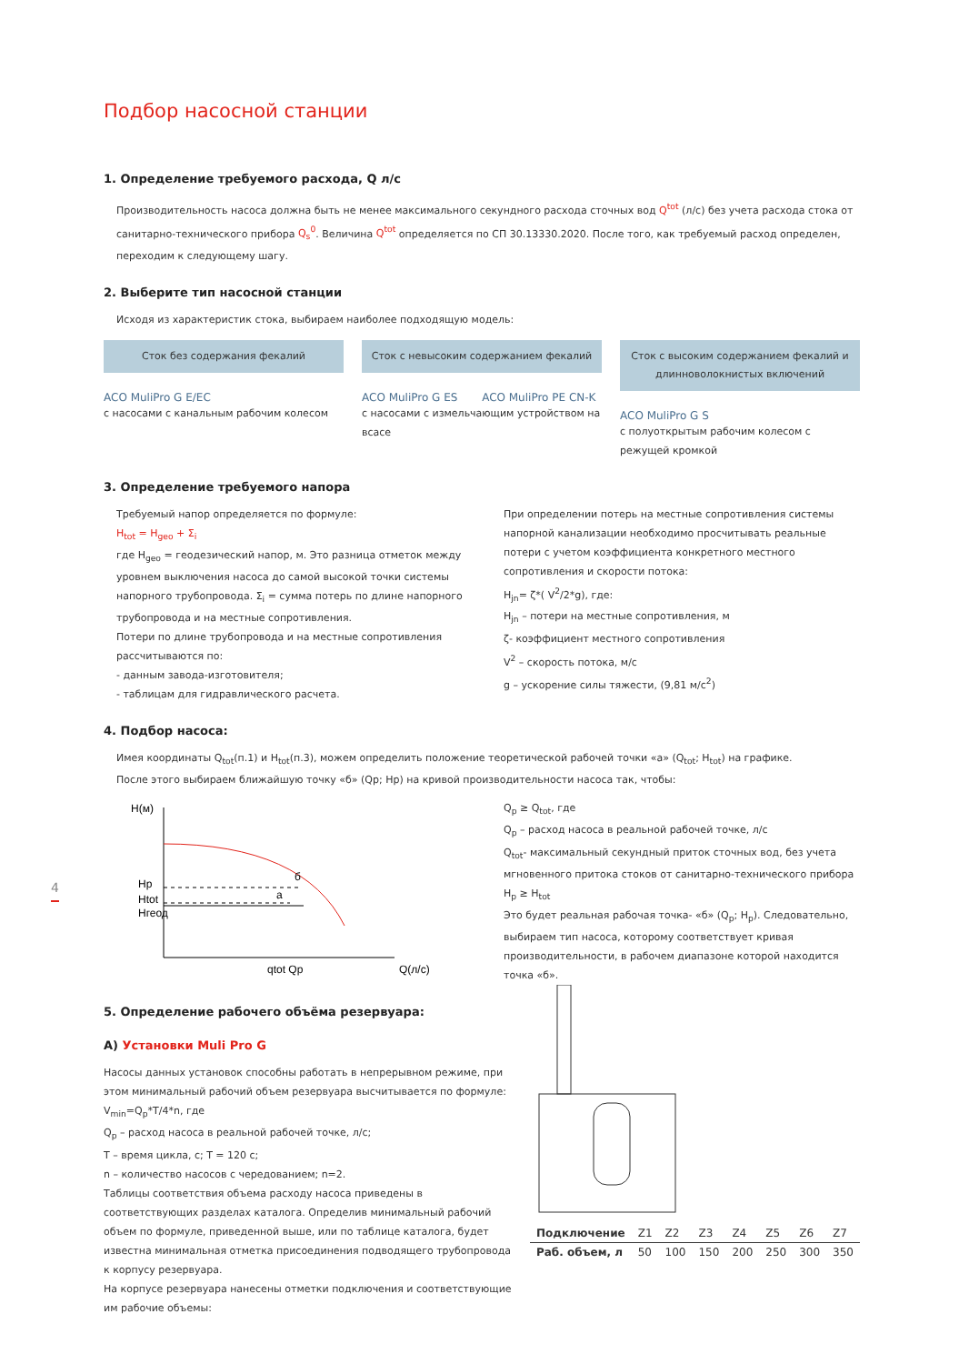Подбор насосной станции
1. Определение требуемого расхода, Q л/с
Производительность насоса должна быть не менее максимального секундного расхода сточных вод Q<sup>tot</sup> (л/с) без учета расхода стока от санитарно-технического прибора Q<sub>s</sub><sup>0</sup>. Величина Q<sup>tot</sup> определяется по СП 30.13330.2020. После того, как требуемый расход определен, переходим к следующему шагу.
2. Выберите тип насосной станции
Исходя из характеристик стока, выбираем наиболее подходящую модель:
Сток без содержания фекалий
ACO MuliPro G E/EC
с насосами с канальным рабочим колесом
Сток с невысоким содержанием фекалий
ACO MuliPro G ES ACO MuliPro PE CN-K
с насосами с измельчающим устройством на всасе
Сток с высоким содержанием фекалий и длинноволокнистых включений
ACO MuliPro G S
с полуоткрытым рабочим колесом с режущей кромкой
3. Определение требуемого напора
Требуемый напор определяется по формуле:
H<sub>tot</sub> = H<sub>geo</sub> + Σ<sub>i</sub>
где H<sub>geo</sub> = геодезический напор, м. Это разница отметок между уровнем выключения насоса до самой высокой точки системы напорного трубопровода. Σ<sub>i</sub> = сумма потерь по длине напорного трубопровода и на местные сопротивления.
Потери по длине трубопровода и на местные сопротивления рассчитываются по:
- данным завода-изготовителя;
- таблицам для гидравлического расчета.
При определении потерь на местные сопротивления системы напорной канализации необходимо просчитывать реальные потери с учетом коэффициента конкретного местного сопротивления и скорости потока:
H<sub>jn</sub>= ζ*( V<sup>2</sup>/2*g), где:
H<sub>jn</sub> – потери на местные сопротивления, м
ζ- коэффициент местного сопротивления
V<sup>2</sup> – скорость потока, м/с
g – ускорение силы тяжести, (9,81 м/с<sup>2</sup>)
4. Подбор насоса:
Имея координаты Q<sub>tot</sub>(п.1) и H<sub>tot</sub>(п.3), можем определить положение теоретической рабочей точки «а» (Q<sub>tot</sub>; H<sub>tot</sub>) на графике.
После этого выбираем ближайшую точку «б» (Qp; Hp) на кривой производительности насоса так, чтобы:
H(м)
Hp
Htot
Hгеод
б
а
qtot Qp
Q(л/с)
Q<sub>p</sub> ≥ Q<sub>tot</sub>, где
Q<sub>p</sub> – расход насоса в реальной рабочей точке, л/с
Q<sub>tot</sub>- максимальный секундный приток сточных вод, без учета мгновенного притока стоков от санитарно-технического прибора
H<sub>p</sub> ≥ H<sub>tot</sub>
Это будет реальная рабочая точка- «б» (Q<sub>p</sub>; H<sub>p</sub>). Следовательно, выбираем тип насоса, которому соответствует кривая производительности, в рабочем диапазоне которой находится точка «б».
5. Определение рабочего объёма резервуара:
А) Установки Muli Pro G
Насосы данных установок способны работать в непрерывном режиме, при этом минимальный рабочий объем резервуара высчитывается по формуле:
V<sub>min</sub>=Q<sub>p</sub>*T/4*n, где
Q<sub>p</sub> – расход насоса в реальной рабочей точке, л/с;
T – время цикла, с; T = 120 с;
n – количество насосов с чередованием; n=2.
Таблицы соответствия объема расходу насоса приведены в соответствующих разделах каталога. Определив минимальный рабочий объем по формуле, приведенной выше, или по таблице каталога, будет известна минимальная отметка присоединения подводящего трубопровода к корпусу резервуара.
На корпусе резервуара нанесены отметки подключения и соответствующие им рабочие объемы:
| Подключение | Z1 | Z2 | Z3 | Z4 | Z5 | Z6 | Z7 |
| Раб. объем, л | 50 | 100 | 150 | 200 | 250 | 300 | 350 |
4